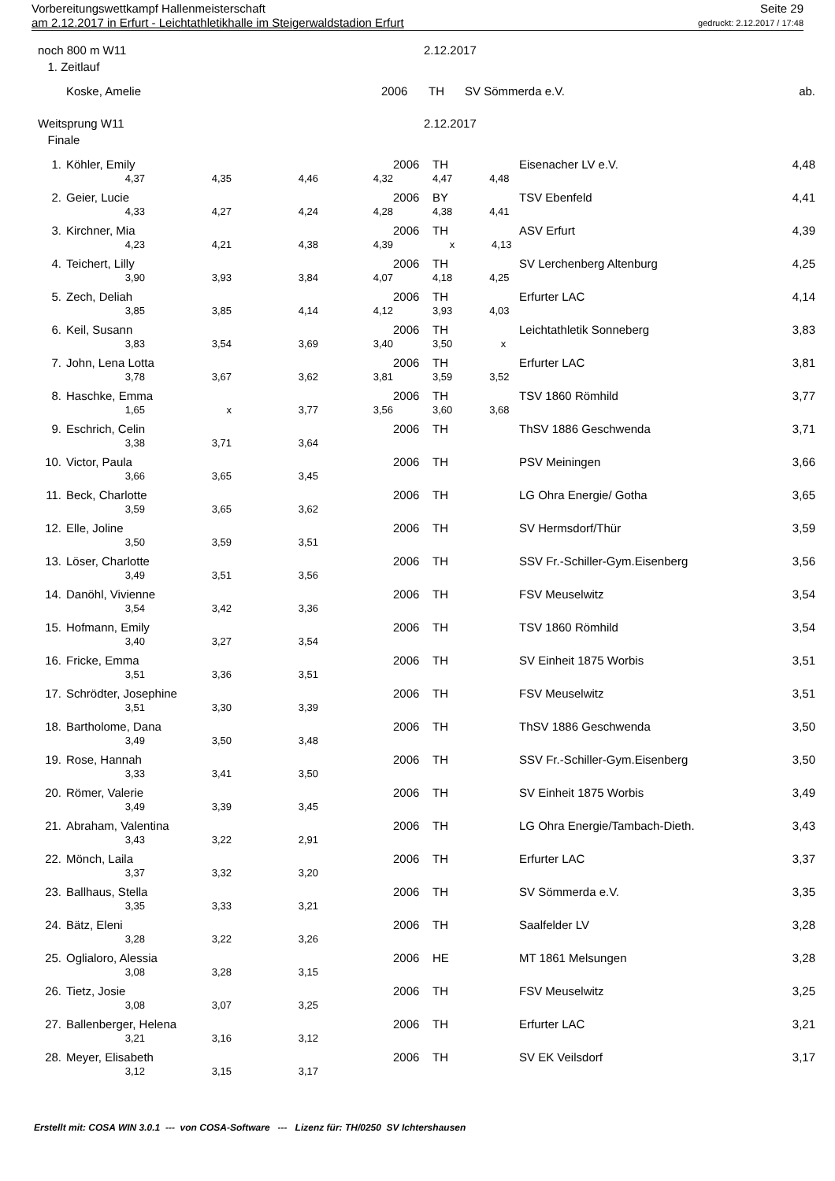Seite 29 Vorbereitungswettkampf Hallenmeisterschaft
gedruckt: 2.12.2017 / 17:48 am 2.12.2017 in Erfurt - Leichtathletikhalle im Steigerwaldstadion Erfurt
noch 800 m W11 2.12.2017
1. Zeitlauf
| | Koske, Amelie | 2006 | TH | SV Sömmerda e.V. | ab. |
Weitsprung W11 2.12.2017
Finale
| 1. | Köhler, Emily | | | | 2006 | TH | Eisenacher LV e.V. | 4,48 |
| | 4,37 | 4,35 | 4,46 | 4,32 | | 4,47 4,48 | | |
| 2. | Geier, Lucie | | | | 2006 | BY | TSV Ebenfeld | 4,41 |
| | 4,33 | 4,27 | 4,24 | 4,28 | | 4,38 4,41 | | |
| 3. | Kirchner, Mia | | | | 2006 | TH | ASV Erfurt | 4,39 |
| | 4,23 | 4,21 | 4,38 | 4,39 | | x 4,13 | | |
| 4. | Teichert, Lilly | | | | 2006 | TH | SV Lerchenberg Altenburg | 4,25 |
| | 3,90 | 3,93 | 3,84 | 4,07 | | 4,18 4,25 | | |
| 5. | Zech, Deliah | | | | 2006 | TH | Erfurter LAC | 4,14 |
| | 3,85 | 3,85 | 4,14 | 4,12 | | 3,93 4,03 | | |
| 6. | Keil, Susann | | | | 2006 | TH | Leichtathletik Sonneberg | 3,83 |
| | 3,83 | 3,54 | 3,69 | 3,40 | | 3,50 x | | |
| 7. | John, Lena Lotta | | | | 2006 | TH | Erfurter LAC | 3,81 |
| | 3,78 | 3,67 | 3,62 | 3,81 | | 3,59 3,52 | | |
| 8. | Haschke, Emma | | | | 2006 | TH | TSV 1860 Römhild | 3,77 |
| | 1,65 | x | 3,77 | 3,56 | | 3,60 3,68 | | |
| 9. | Eschrich, Celin | | | | 2006 | TH | ThSV 1886 Geschwenda | 3,71 |
| | 3,38 | 3,71 | 3,64 | | | | | |
| 10. | Victor, Paula | | | | 2006 | TH | PSV Meiningen | 3,66 |
| | 3,66 | 3,65 | 3,45 | | | | | |
| 11. | Beck, Charlotte | | | | 2006 | TH | LG Ohra Energie/ Gotha | 3,65 |
| | 3,59 | 3,65 | 3,62 | | | | | |
| 12. | Elle, Joline | | | | 2006 | TH | SV Hermsdorf/Thür | 3,59 |
| | 3,50 | 3,59 | 3,51 | | | | | |
| 13. | Löser, Charlotte | | | | 2006 | TH | SSV Fr.-Schiller-Gym.Eisenberg | 3,56 |
| | 3,49 | 3,51 | 3,56 | | | | | |
| 14. | Danöhl, Vivienne | | | | 2006 | TH | FSV Meuselwitz | 3,54 |
| | 3,54 | 3,42 | 3,36 | | | | | |
| 15. | Hofmann, Emily | | | | 2006 | TH | TSV 1860 Römhild | 3,54 |
| | 3,40 | 3,27 | 3,54 | | | | | |
| 16. | Fricke, Emma | | | | 2006 | TH | SV Einheit 1875 Worbis | 3,51 |
| | 3,51 | 3,36 | 3,51 | | | | | |
| 17. | Schrödter, Josephine | | | | 2006 | TH | FSV Meuselwitz | 3,51 |
| | 3,51 | 3,30 | 3,39 | | | | | |
| 18. | Bartholome, Dana | | | | 2006 | TH | ThSV 1886 Geschwenda | 3,50 |
| | 3,49 | 3,50 | 3,48 | | | | | |
| 19. | Rose, Hannah | | | | 2006 | TH | SSV Fr.-Schiller-Gym.Eisenberg | 3,50 |
| | 3,33 | 3,41 | 3,50 | | | | | |
| 20. | Römer, Valerie | | | | 2006 | TH | SV Einheit 1875 Worbis | 3,49 |
| | 3,49 | 3,39 | 3,45 | | | | | |
| 21. | Abraham, Valentina | | | | 2006 | TH | LG Ohra Energie/Tambach-Dieth. | 3,43 |
| | 3,43 | 3,22 | 2,91 | | | | | |
| 22. | Mönch, Laila | | | | 2006 | TH | Erfurter LAC | 3,37 |
| | 3,37 | 3,32 | 3,20 | | | | | |
| 23. | Ballhaus, Stella | | | | 2006 | TH | SV Sömmerda e.V. | 3,35 |
| | 3,35 | 3,33 | 3,21 | | | | | |
| 24. | Bätz, Eleni | | | | 2006 | TH | Saalfelder LV | 3,28 |
| | 3,28 | 3,22 | 3,26 | | | | | |
| 25. | Oglialoro, Alessia | | | | 2006 | HE | MT 1861 Melsungen | 3,28 |
| | 3,08 | 3,28 | 3,15 | | | | | |
| 26. | Tietz, Josie | | | | 2006 | TH | FSV Meuselwitz | 3,25 |
| | 3,08 | 3,07 | 3,25 | | | | | |
| 27. | Ballenberger, Helena | | | | 2006 | TH | Erfurter LAC | 3,21 |
| | 3,21 | 3,16 | 3,12 | | | | | |
| 28. | Meyer, Elisabeth | | | | 2006 | TH | SV EK Veilsdorf | 3,17 |
| | 3,12 | 3,15 | 3,17 | | | | | |
Erstellt mit: COSA WIN 3.0.1 --- von COSA-Software --- Lizenz für: TH/0250 SV Ichtershausen